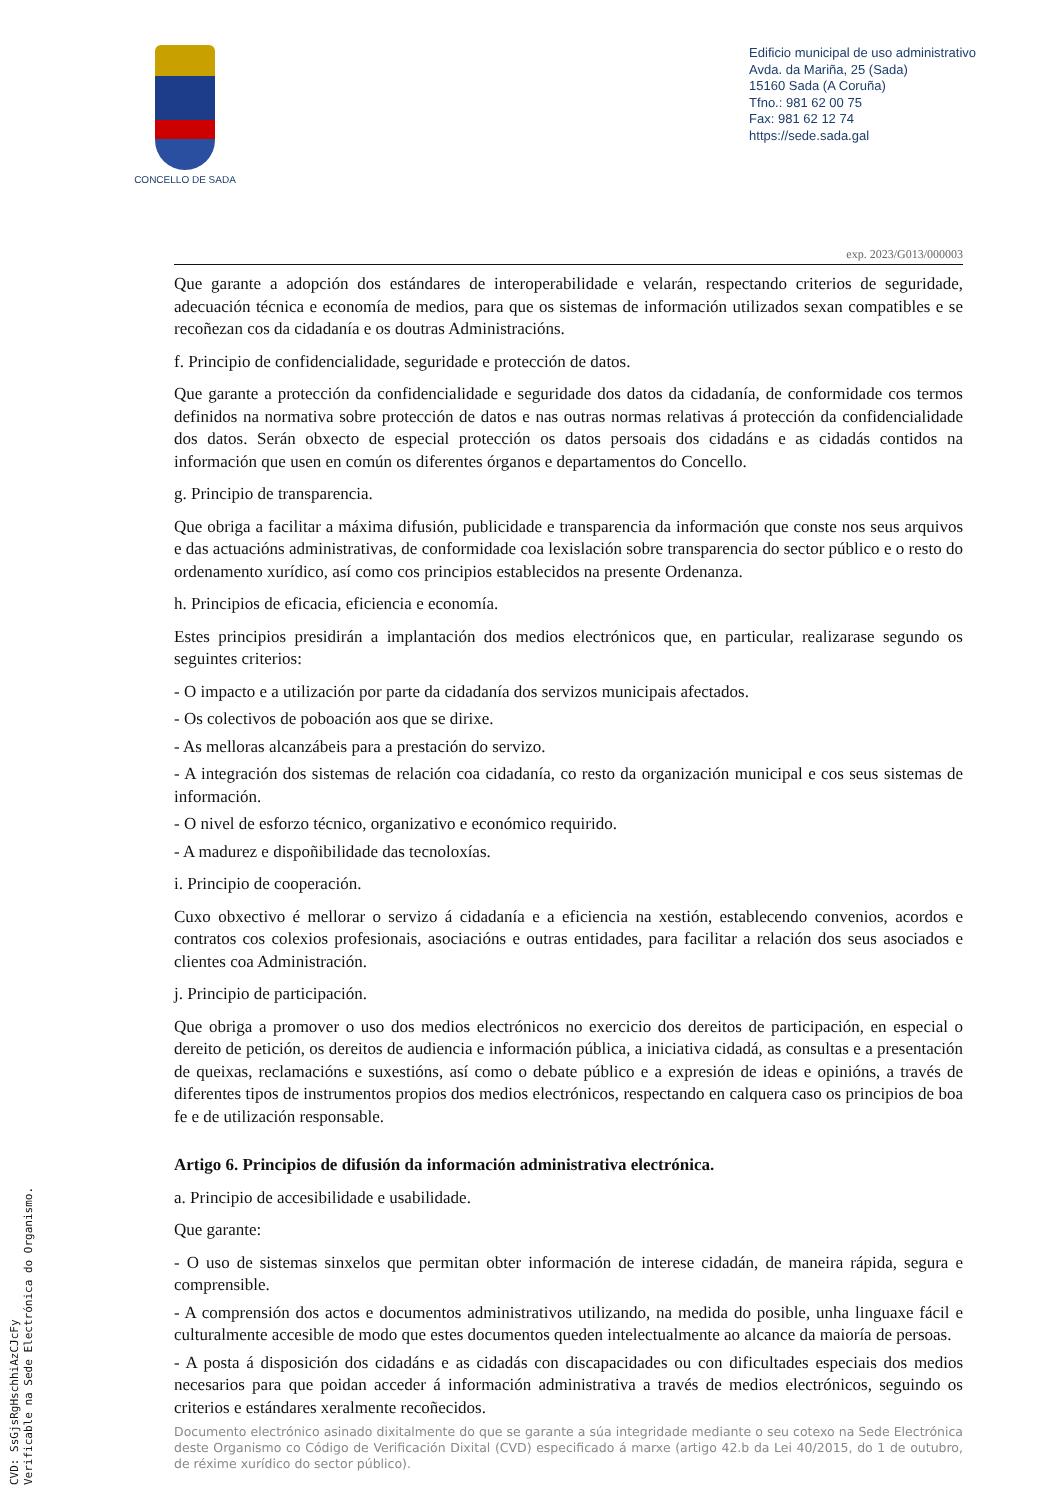CONCELLO DE SADA
Edificio municipal de uso administrativo
Avda. da Mariña, 25 (Sada)
15160 Sada (A Coruña)
Tfno.: 981 62 00 75
Fax: 981 62 12 74
https://sede.sada.gal
exp. 2023/G013/000003
Que garante a adopción dos estándares de interoperabilidade e velarán, respectando criterios de seguridade, adecuación técnica e economía de medios, para que os sistemas de información utilizados sexan compatibles e se recoñezan cos da cidadanía e os doutras Administracións.
f. Principio de confidencialidade, seguridade e protección de datos.
Que garante a protección da confidencialidade e seguridade dos datos da cidadanía, de conformidade cos termos definidos na normativa sobre protección de datos e nas outras normas relativas á protección da confidencialidade dos datos. Serán obxecto de especial protección os datos persoais dos cidadáns e as cidadás contidos na información que usen en común os diferentes órganos e departamentos do Concello.
g. Principio de transparencia.
Que obriga a facilitar a máxima difusión, publicidade e transparencia da información que conste nos seus arquivos e das actuacións administrativas, de conformidade coa lexislación sobre transparencia do sector público e o resto do ordenamento xurídico, así como cos principios establecidos na presente Ordenanza.
h. Principios de eficacia, eficiencia e economía.
Estes principios presidirán a implantación dos medios electrónicos que, en particular, realizarase segundo os seguintes criterios:
- O impacto e a utilización por parte da cidadanía dos servizos municipais afectados.
- Os colectivos de poboación aos que se dirixe.
- As melloras alcanzábeis para a prestación do servizo.
- A integración dos sistemas de relación coa cidadanía, co resto da organización municipal e cos seus sistemas de información.
- O nivel de esforzo técnico, organizativo e económico requirido.
- A madurez e dispoñibilidade das tecnoloxías.
i. Principio de cooperación.
Cuxo obxectivo é mellorar o servizo á cidadanía e a eficiencia na xestión, establecendo convenios, acordos e contratos cos colexios profesionais, asociacións e outras entidades, para facilitar a relación dos seus asociados e clientes coa Administración.
j. Principio de participación.
Que obriga a promover o uso dos medios electrónicos no exercicio dos dereitos de participación, en especial o dereito de petición, os dereitos de audiencia e información pública, a iniciativa cidadá, as consultas e a presentación de queixas, reclamacións e suxestións, así como o debate público e a expresión de ideas e opinións, a través de diferentes tipos de instrumentos propios dos medios electrónicos, respectando en calquera caso os principios de boa fe e de utilización responsable.
Artigo 6. Principios de difusión da información administrativa electrónica.
a. Principio de accesibilidade e usabilidade.
Que garante:
- O uso de sistemas sinxelos que permitan obter información de interese cidadán, de maneira rápida, segura e comprensible.
- A comprensión dos actos e documentos administrativos utilizando, na medida do posible, unha linguaxe fácil e culturalmente accesible de modo que estes documentos queden intelectualmente ao alcance da maioría de persoas.
- A posta á disposición dos cidadáns e as cidadás con discapacidades ou con dificultades especiais dos medios necesarios para que poidan acceder á información administrativa a través de medios electrónicos, seguindo os criterios e estándares xeralmente recoñecidos.
Documento electrónico asinado dixitalmente do que se garante a súa integridade mediante o seu cotexo na Sede Electrónica deste Organismo co Código de Verificación Dixital (CVD) especificado á marxe (artigo 42.b da Lei 40/2015, do 1 de outubro, de réxime xurídico do sector público).
CVD: SsGjsRgHschhiAzCJcFy
Verificable na Sede Electrónica do Organismo.